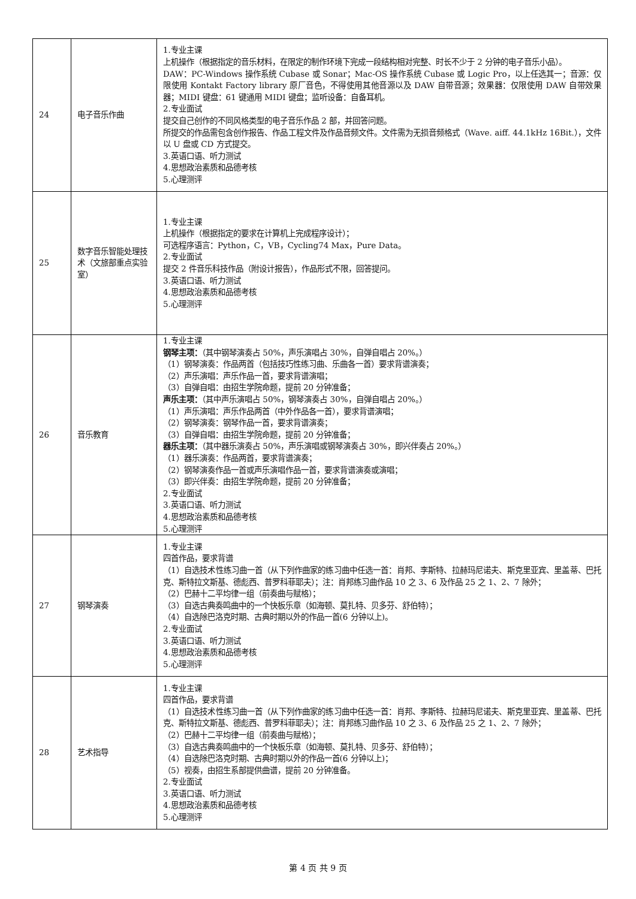| 24 | 电子音乐作曲 | 1.专业主课 上机操作（根据指定的音乐材料，在限定的制作环境下完成一段结构相对完整、时长不少于 2 分钟的电子音乐小品）。 DAW：PC-Windows 操作系统 Cubase 或 Sonar；Mac-OS 操作系统 Cubase 或 Logic Pro，以上任选其一；音源：仅限使用 Kontakt Factory library 原厂音色，不得使用其他音源以及 DAW 自带音源；效果器：仅限使用 DAW 自带效果器；MIDI 键盘：61 键通用 MIDI 键盘；监听设备：自备耳机。 2.专业面试 提交自己创作的不同风格类型的电子音乐作品 2 部，并回答问题。 所提交的作品需包含创作报告、作品工程文件及作品音频文件。文件需为无损音频格式（Wave. aiff. 44.1kHz 16Bit.），文件以 U 盘或 CD 方式提交。 3.英语口语、听力测试 4.思想政治素质和品德考核 5.心理测评 |
| 25 | 数字音乐智能处理技术（文旅部重点实验室） | 1.专业主课 上机操作（根据指定的要求在计算机上完成程序设计）； 可选程序语言：Python，C，VB，Cycling74 Max，Pure Data。 2.专业面试 提交 2 件音乐科技作品（附设计报告），作品形式不限，回答提问。 3.英语口语、听力测试 4.思想政治素质和品德考核 5.心理测评 |
| 26 | 音乐教育 | 1.专业主课 钢琴主项： （其中钢琴演奏占 50%，声乐演唱占 30%，自弹自唱占 20%。） （1）钢琴演奏：作品两首（包括技巧性练习曲、乐曲各一首）要求背谱演奏； （2）声乐演唱：声乐作品一首，要求背谱演唱； （3）自弹自唱：由招生学院命题，提前 20 分钟准备； 声乐主项： （其中声乐演唱占 50%，钢琴演奏占 30%，自弹自唱占 20%。） （1）声乐演唱：声乐作品两首（中外作品各一首），要求背谱演唱； （2）钢琴演奏：钢琴作品一首，要求背谱演奏； （3）自弹自唱：由招生学院命题，提前 20 分钟准备； 器乐主项： （其中器乐演奏占 50%，声乐演唱或钢琴演奏占 30%，即兴伴奏占 20%。） （1）器乐演奏：作品两首，要求背谱演奏； （2）钢琴演奏作品一首或声乐演唱作品一首，要求背谱演奏或演唱； （3）即兴伴奏：由招生学院命题，提前 20 分钟准备； 2.专业面试 3.英语口语、听力测试 4.思想政治素质和品德考核 5.心理测评 |
| 27 | 钢琴演奏 | 1.专业主课 四首作品，要求背谱 （1）自选技术性练习曲一首（从下列作曲家的练习曲中任选一首：肖邦、李斯特、拉赫玛尼诺夫、斯克里亚宾、里盖蒂、巴托克、斯特拉文斯基、德彪西、普罗科菲耶夫）；注：肖邦练习曲作品 10 之 3、6 及作品 25 之 1、2、7 除外； （2）巴赫十二平均律一组（前奏曲与赋格）； （3）自选古典奏鸣曲中的一个快板乐章（如海顿、莫扎特、贝多芬、舒伯特）； （4）自选除巴洛克时期、古典时期以外的作品一首(6 分钟以上)。 2.专业面试 3.英语口语、听力测试 4.思想政治素质和品德考核 5.心理测评 |
| 28 | 艺术指导 | 1.专业主课 四首作品，要求背谱 （1）自选技术性练习曲一首（从下列作曲家的练习曲中任选一首：肖邦、李斯特、拉赫玛尼诺夫、斯克里亚宾、里盖蒂、巴托克、斯特拉文斯基、德彪西、普罗科菲耶夫）；注：肖邦练习曲作品 10 之 3、6 及作品 25 之 1、2、7 除外； （2）巴赫十二平均律一组（前奏曲与赋格）； （3）自选古典奏鸣曲中的一个快板乐章（如海顿、莫扎特、贝多芬、舒伯特）； （4）自选除巴洛克时期、古典时期以外的作品一首(6 分钟以上)； （5）视奏，由招生系部提供曲谱，提前 20 分钟准备。 2.专业面试 3.英语口语、听力测试 4.思想政治素质和品德考核 5.心理测评 |
第 4 页 共 9 页